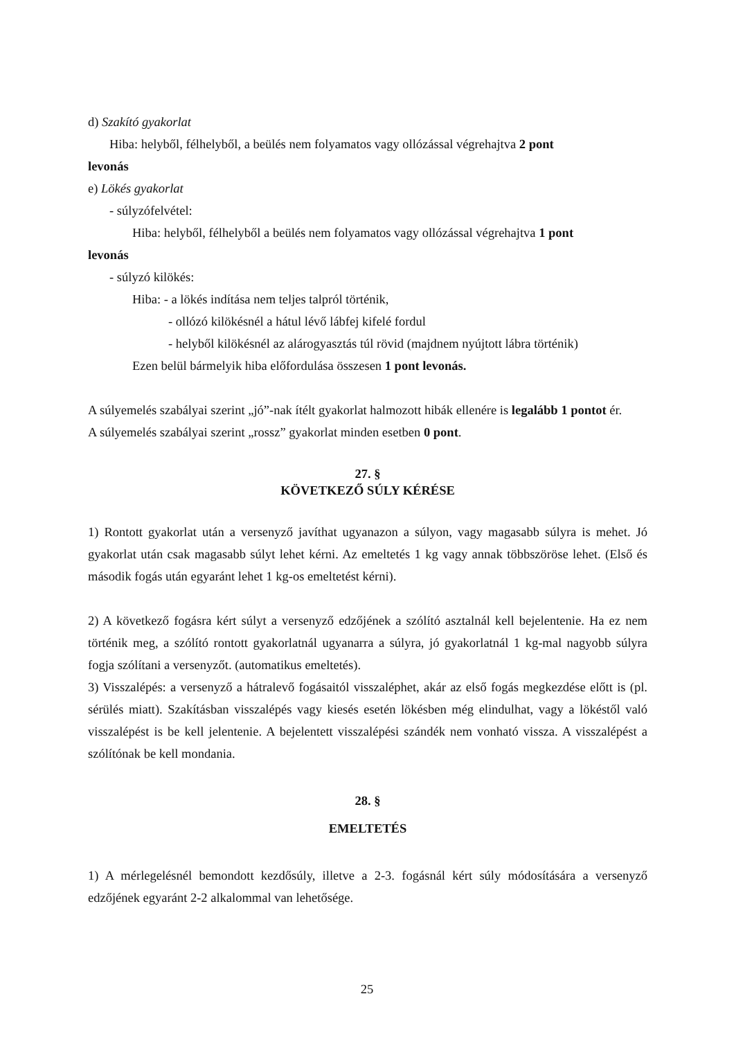d) Szakító gyakorlat
Hiba: helyből, félhelyből, a beülés nem folyamatos vagy ollózással végrehajtva 2 pont
levonás
e) Lökés gyakorlat
- súlyzófelvétel:
Hiba: helyből, félhelyből a beülés nem folyamatos vagy ollózással végrehajtva 1 pont
levonás
- súlyzó kilökés:
Hiba: - a lökés indítása nem teljes talpról történik,
- ollózó kilökésnél a hátul lévő lábfej kifelé fordul
- helyből kilökésnél az alárogyasztás túl rövid (majdnem nyújtott lábra történik)
Ezen belül bármelyik hiba előfordulása összesen 1 pont levonás.
A súlyemelés szabályai szerint „jó”-nak ítélt gyakorlat halmozott hibák ellenére is legalább 1 pontot ér.
A súlyemelés szabályai szerint „rossz” gyakorlat minden esetben 0 pont.
27. §
KÖVETKEZŐ SÚLY KÉRÉSE
1) Rontott gyakorlat után a versenyző javíthat ugyanazon a súlyon, vagy magasabb súlyra is mehet. Jó gyakorlat után csak magasabb súlyt lehet kérni. Az emeltetés 1 kg vagy annak többszöröse lehet. (Első és második fogás után egyaránt lehet 1 kg-os emeltetést kérni).
2) A következő fogásra kért súlyt a versenyző edzőjének a szólító asztalnál kell bejelentenie. Ha ez nem történik meg, a szólító rontott gyakorlatnál ugyanarra a súlyra, jó gyakorlatnál 1 kg-mal nagyobb súlyra fogja szólítani a versenyzőt. (automatikus emeltetés).
3) Visszalépés: a versenyző a hátralevő fogásaitól visszaléphet, akár az első fogás megkezdése előtt is (pl. sérülés miatt). Szakításban visszalépés vagy kiesés esetén lökésben még elindulhat, vagy a lökéstől való visszalépést is be kell jelentenie. A bejelentett visszalépési szándék nem vonható vissza. A visszalépést a szólítónak be kell mondania.
28. §
EMELTETÉS
1) A mérlegelésnél bemondott kezdősúly, illetve a 2-3. fogásnál kért súly módosítására a versenyző edzőjének egyaránt 2-2 alkalommal van lehetősége.
25